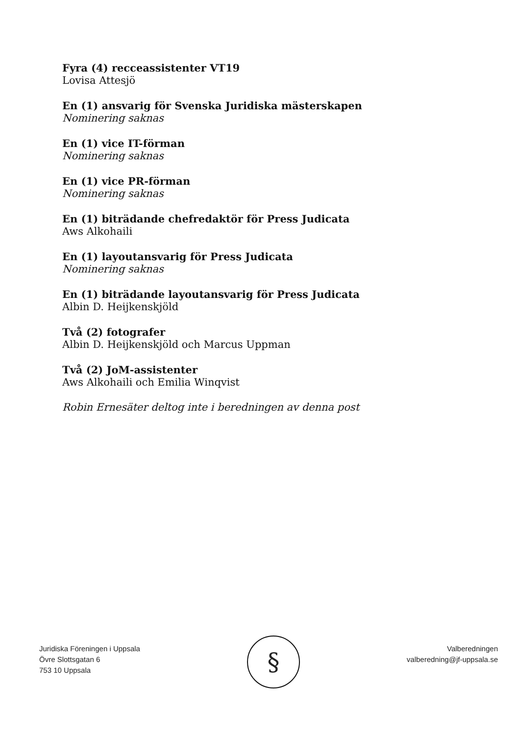Fyra (4) recceassistenter VT19
Lovisa Attesjö
En (1) ansvarig för Svenska Juridiska mästerskapen
Nominering saknas
En (1) vice IT-förman
Nominering saknas
En (1) vice PR-förman
Nominering saknas
En (1) biträdande chefredaktör för Press Judicata
Aws Alkohaili
En (1) layoutansvarig för Press Judicata
Nominering saknas
En (1) biträdande layoutansvarig för Press Judicata
Albin D. Heijkenskjöld
Två (2) fotografer
Albin D. Heijkenskjöld och Marcus Uppman
Två (2) JoM-assistenter
Aws Alkohaili och Emilia Winqvist
Robin Ernesäter deltog inte i beredningen av denna post
Juridiska Föreningen i Uppsala
Övre Slottsgatan 6
753 10 Uppsala
§
Valberedningen
valberedning@jf-uppsala.se